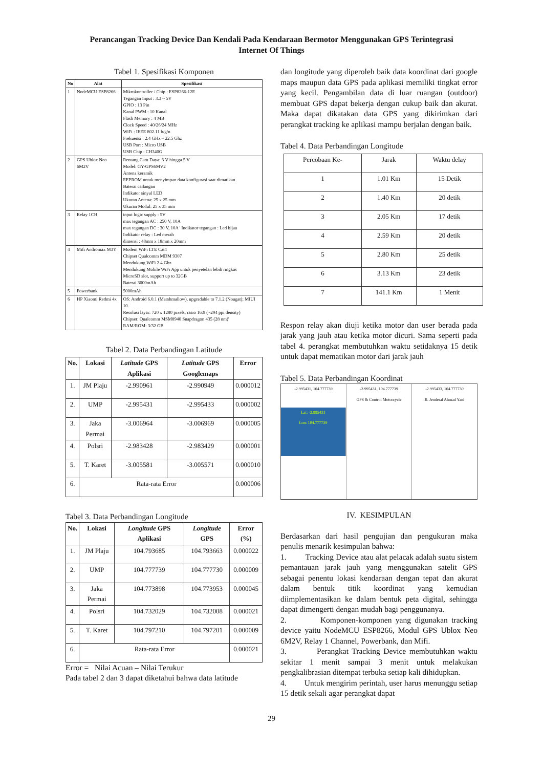Perancangan Tracking Device Dan Kendali Pada Kendaraan Bermotor Menggunakan GPS Terintegrasi
Internet Of Things
Tabel 1. Spesifikasi Komponen
| No | Alat | Spesifikasi |
| --- | --- | --- |
| 1 | NodeMCU ESP8266 | Mikrokontroller / Chip : ESP8266-12E Tegangan Input : 3.3 ~ 5V GPIO : 13 Pin Kanal PWM : 10 Kanal Flash Memory : 4 MB Clock Speed : 40/26/24 MHz WiFi : IEEE 802.11 b/g/n Frekuensi : 2.4 GHz – 22.5 Ghz USB Port : Micro USB USB Chip : CH340G |
| 2 | GPS Ublox Neo 6M2V | Rentang Catu Daya: 3 V hingga 5 V Model: GY-GPS6MV2 Antena keramik EEPROM untuk menyimpan data konfigurasi saat dimatikan Baterai cadangan Indikator sinyal LED Ukuran Antena: 25 x 25 mm Ukuran Modul: 25 x 35 mm |
| 3 | Relay 1CH | input logic supply : 5V max tegangan AC : 250 V, 10A max tegangan DC : 30 V, 10A ' Indikator tegangan : Led hijau Indikator relay : Led merah dimensi : 48mm x 18mm x 20mm |
| 4 | Mifi Andromax M3Y | Modem WiFi LTE Cat4 Chipset Qualcomm MDM 9307 Mendukung WiFi 2.4 Ghz Mendukung Mobile WiFi App untuk penyetelan lebih ringkas MicroSD slot, support up to 32GB Baterai 3000mAh |
| 5 | Powerbank | 5000mAh |
| 6 | HP Xiaomi Redmi 4x | OS: Android 6.0.1 (Marshmallow), upgradable to 7.1.2 (Nougat); MIUI 10. Resolusi layar: 720 x 1280 pixels, rasio 16:9 (~294 ppi density) Chipset: Qualcomm MSM8940 Snapdragon 435 (28 nm)' RAM/ROM: 3/32 GB |
Tabel 2. Data Perbandingan Latitude
| No. | Lokasi | Latitude GPS Aplikasi | Latitude GPS Googlemaps | Error |
| --- | --- | --- | --- | --- |
| 1. | JM Plaju | -2.990961 | -2.990949 | 0.000012 |
| 2. | UMP | -2.995431 | -2.995433 | 0.000002 |
| 3. | Jaka Permai | -3.006964 | -3.006969 | 0.000005 |
| 4. | Polsri | -2.983428 | -2.983429 | 0.000001 |
| 5. | T. Karet | -3.005581 | -3.005571 | 0.000010 |
| 6. | Rata-rata Error | | | 0.000006 |
Tabel 3. Data Perbandingan Longitude
| No. | Lokasi | Longitude GPS Aplikasi | Longitude GPS | Error (%) |
| --- | --- | --- | --- | --- |
| 1. | JM Plaju | 104.793685 | 104.793663 | 0.000022 |
| 2. | UMP | 104.777739 | 104.777730 | 0.000009 |
| 3. | Jaka Permai | 104.773898 | 104.773953 | 0.000045 |
| 4. | Polsri | 104.732029 | 104.732008 | 0.000021 |
| 5. | T. Karet | 104.797210 | 104.797201 | 0.000009 |
| 6. | Rata-rata Error | | | 0.000021 |
Error = Nilai Acuan – Nilai Terukur
Pada tabel 2 dan 3 dapat diketahui bahwa data latitude
dan longitude yang diperoleh baik data koordinat dari google maps maupun data GPS pada aplikasi memiliki tingkat error yang kecil. Pengambilan data di luar ruangan (outdoor) membuat GPS dapat bekerja dengan cukup baik dan akurat. Maka dapat dikatakan data GPS yang dikirimkan dari perangkat tracking ke aplikasi mampu berjalan dengan baik.
Tabel 4. Data Perbandingan Longitude
| Percobaan Ke- | Jarak | Waktu delay |
| 1 | 1.01 Km | 15 Detik |
| 2 | 1.40 Km | 20 detik |
| 3 | 2.05 Km | 17 detik |
| 4 | 2.59 Km | 20 detik |
| 5 | 2.80 Km | 25 detik |
| 6 | 3.13 Km | 23 detik |
| 7 | 141.1 Km | 1 Menit |
Respon relay akan diuji ketika motor dan user berada pada jarak yang jauh atau ketika motor dicuri. Sama seperti pada tabel 4. perangkat membutuhkan waktu setidaknya 15 detik untuk dapat mematikan motor dari jarak jauh
Tabel 5. Data Perbandingan Koordinat
-2.995431, 104.777739
Lat: -2.995431
Lon: 104.777739
-2.995431, 104.777739
GPS & Control Motorcycle
-2.995433, 104.777730
Jl. Jenderal Ahmad Yani
IV. KESIMPULAN
Berdasarkan dari hasil pengujian dan pengukuran maka penulis menarik kesimpulan bahwa:
1. Tracking Device atau alat pelacak adalah suatu sistem pemantauan jarak jauh yang menggunakan satelit GPS sebagai penentu lokasi kendaraan dengan tepat dan akurat dalam bentuk titik koordinat yang kemudian diimplementasikan ke dalam bentuk peta digital, sehingga dapat dimengerti dengan mudah bagi penggunanya.
2. Komponen-komponen yang digunakan tracking device yaitu NodeMCU ESP8266, Modul GPS Ublox Neo 6M2V, Relay 1 Channel, Powerbank, dan Mifi.
3. Perangkat Tracking Device membutuhkan waktu sekitar 1 menit sampai 3 menit untuk melakukan pengkalibrasian ditempat terbuka setiap kali dihidupkan.
4. Untuk mengirim perintah, user harus menunggu setiap 15 detik sekali agar perangkat dapat
29